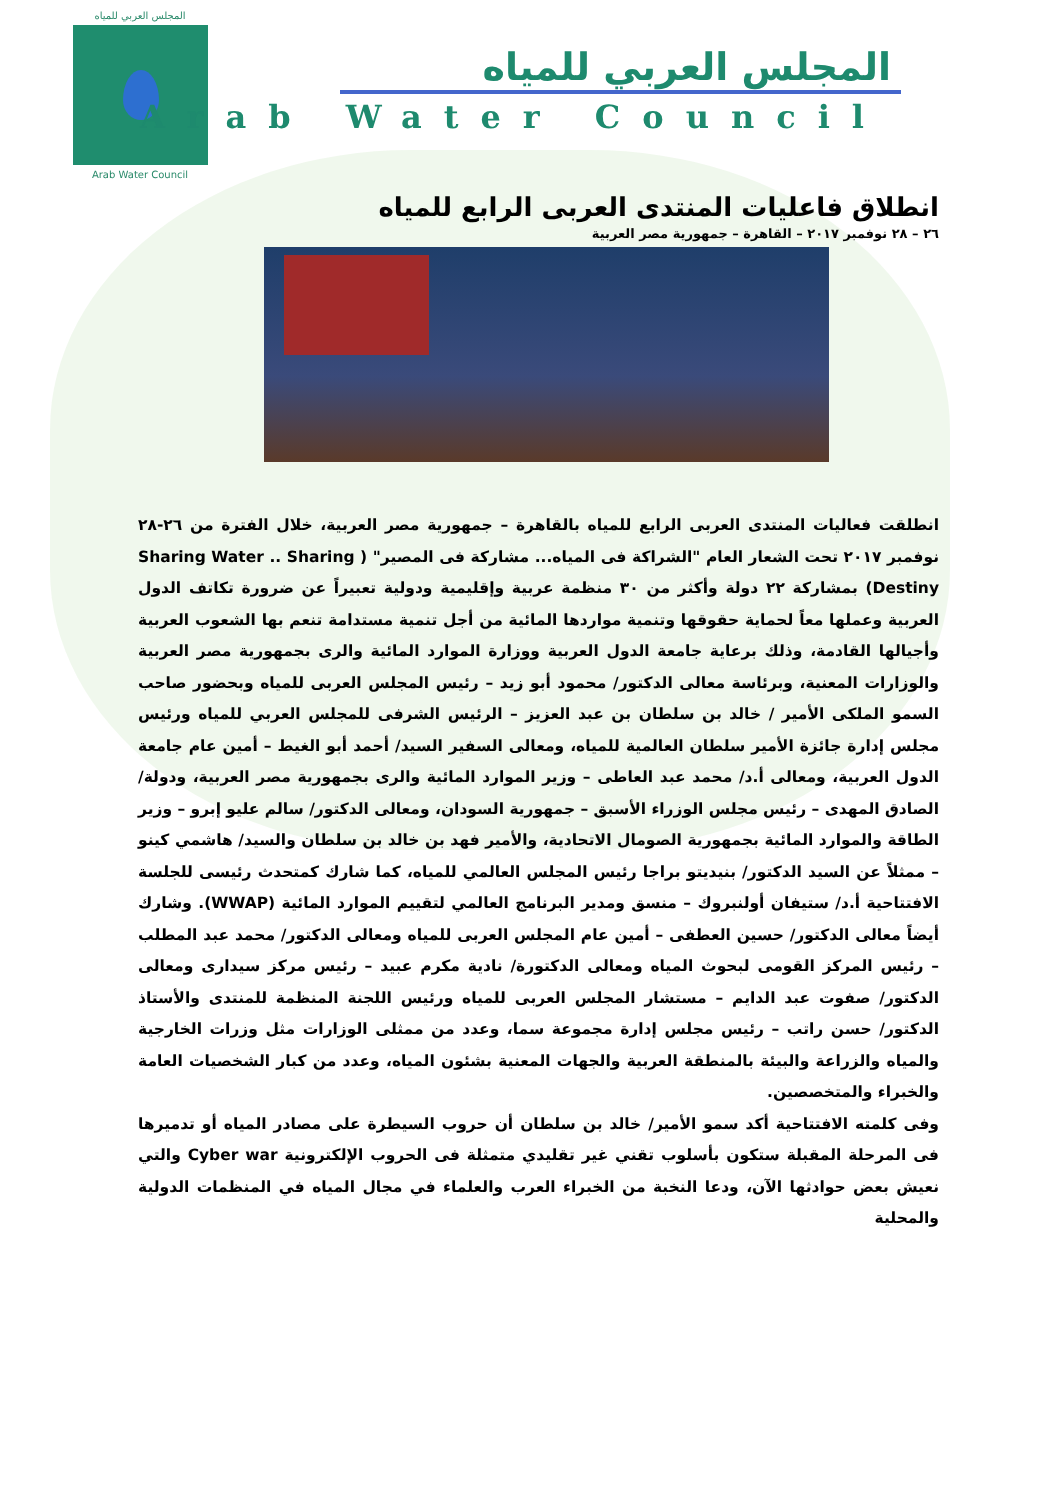المجلس العربي للمياه
Arab Water Council
المجلس العربي للمياه
Arab Water Council
انطلاق فاعليات المنتدى العربى الرابع للمياه
٢٦ – ٢٨ نوفمبر ٢٠١٧ – القاهرة – جمهورية مصر العربية
انطلقت فعاليات المنتدى العربى الرابع للمياه بالقاهرة – جمهورية مصر العربية، خلال الفترة من ٢٦-٢٨ نوفمبر ٢٠١٧ تحت الشعار العام "الشراكة فى المياه... مشاركة فى المصير" ( Sharing Water .. Sharing Destiny) بمشاركة ٢٢ دولة وأكثر من ٣٠ منظمة عربية وإقليمية ودولية تعبيراً عن ضرورة تكاتف الدول العربية وعملها معاً لحماية حقوقها وتنمية مواردها المائية من أجل تنمية مستدامة تنعم بها الشعوب العربية وأجيالها القادمة، وذلك برعاية جامعة الدول العربية ووزارة الموارد المائية والرى بجمهورية مصر العربية والوزارات المعنية، وبرئاسة معالى الدكتور/ محمود أبو زيد – رئيس المجلس العربى للمياه وبحضور صاحب السمو الملكى الأمير / خالد بن سلطان بن عبد العزيز – الرئيس الشرفى للمجلس العربي للمياه ورئيس مجلس إدارة جائزة الأمير سلطان العالمية للمياه، ومعالى السفير السيد/ أحمد أبو الغيط – أمين عام جامعة الدول العربية، ومعالى أ.د/ محمد عبد العاطى – وزير الموارد المائية والرى بجمهورية مصر العربية، ودولة/ الصادق المهدى – رئيس مجلس الوزراء الأسبق – جمهورية السودان، ومعالى الدكتور/ سالم عليو إبرو – وزير الطاقة والموارد المائية بجمهورية الصومال الاتحادية، والأمير فهد بن خالد بن سلطان والسيد/ هاشمي كينو – ممثلاً عن السيد الدكتور/ بنيديتو براجا رئيس المجلس العالمي للمياه، كما شارك كمتحدث رئيسى للجلسة الافتتاحية أ.د/ ستيفان أولنبروك – منسق ومدير البرنامج العالمي لتقييم الموارد المائية (WWAP). وشارك أيضاً معالى الدكتور/ حسين العطفى – أمين عام المجلس العربى للمياه ومعالى الدكتور/ محمد عبد المطلب – رئيس المركز القومى لبحوث المياه ومعالى الدكتورة/ نادية مكرم عبيد – رئيس مركز سيدارى ومعالى الدكتور/ صفوت عبد الدايم – مستشار المجلس العربى للمياه ورئيس اللجنة المنظمة للمنتدى والأستاذ الدكتور/ حسن راتب – رئيس مجلس إدارة مجموعة سما، وعدد من ممثلى الوزارات مثل وزرات الخارجية والمياه والزراعة والبيئة بالمنطقة العربية والجهات المعنية بشئون المياه، وعدد من كبار الشخصيات العامة والخبراء والمتخصصين.
وفى كلمته الافتتاحية أكد سمو الأمير/ خالد بن سلطان أن حروب السيطرة على مصادر المياه أو تدميرها فى المرحلة المقبلة ستكون بأسلوب تقني غير تقليدي متمثلة فى الحروب الإلكترونية Cyber war والتي نعيش بعض حوادثها الآن، ودعا النخبة من الخبراء العرب والعلماء في مجال المياه في المنظمات الدولية والمحلية